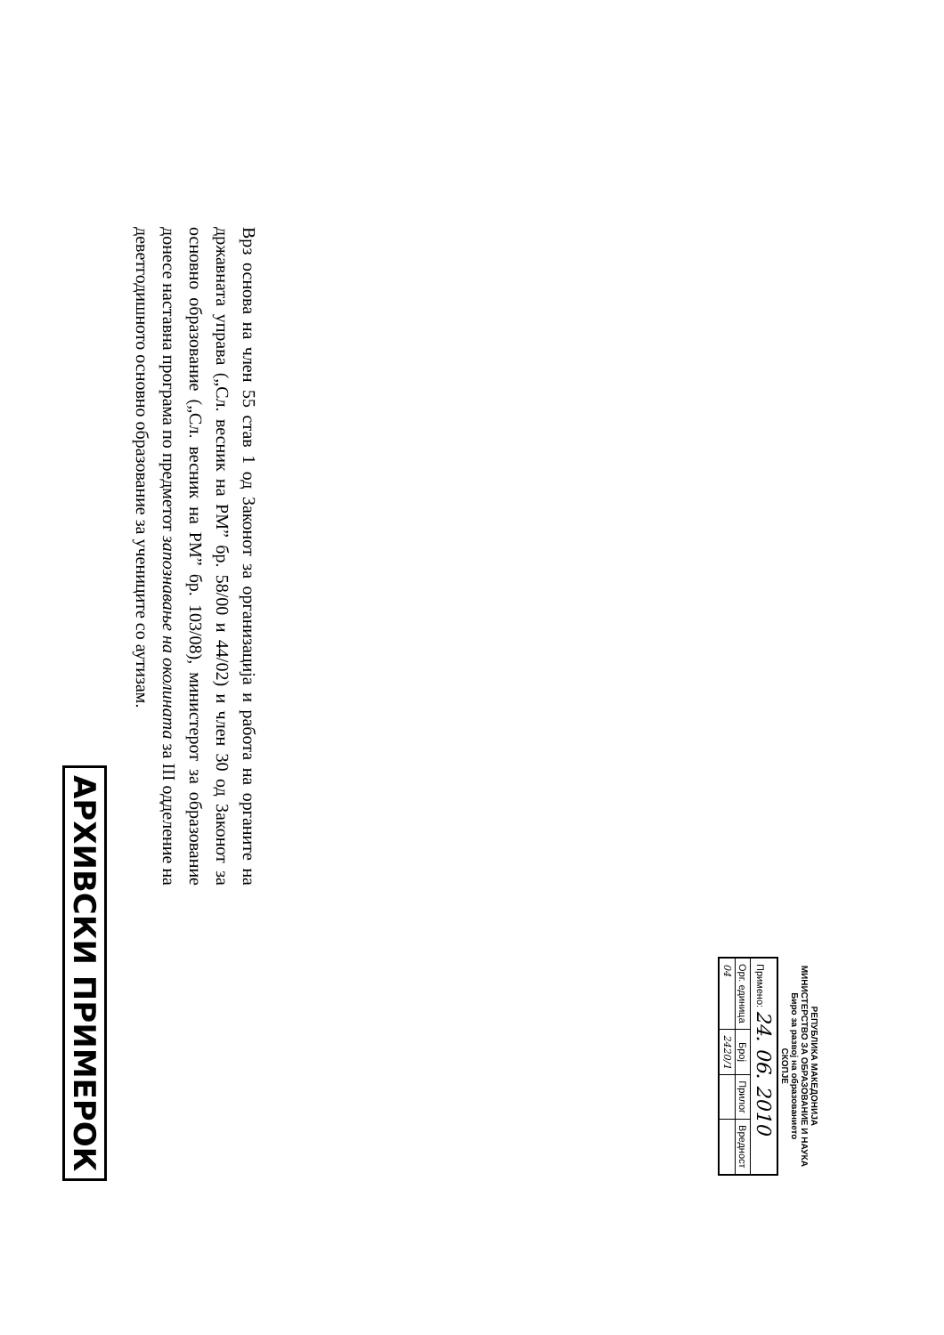РЕПУБЛИКА МАКЕДОНИЈА
МИНИСТЕРСТВО ЗА ОБРАЗОВАНИЕ И НАУКА
Биро за развој на образованието
СКОПЈЕ
| Примено: 24. 06. 2010 | | | |
| Орг. единица | Број | Прилог | Вредност |
| 04 | 2420/1 | | |
Врз основа на член 55 став 1 од Законот за организација и работа на органите на државната управа („Сл. весник на РМ” бр. 58/00 и 44/02) и член 30 од Законот за основно образование („Сл. весник на РМ” бр. 103/08), министерот за образование донесе наставна програма по предметот запознавање на околината за III одделение на деветгодишното основно образование за учениците со аутизам.
АРХИВСКИ ПРИМЕРОК